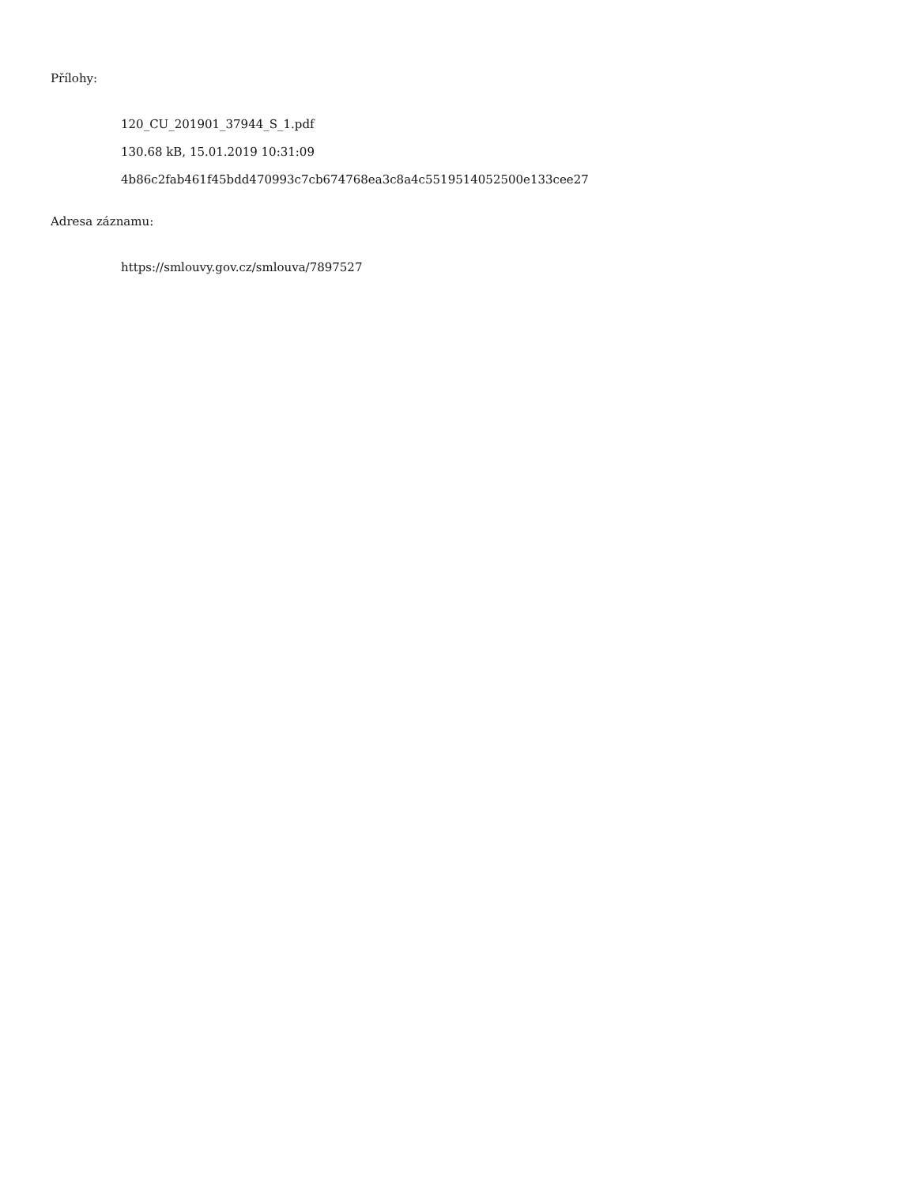Přílohy:
120_CU_201901_37944_S_1.pdf
130.68 kB, 15.01.2019 10:31:09
4b86c2fab461f45bdd470993c7cb674768ea3c8a4c5519514052500e133cee27
Adresa záznamu:
https://smlouvy.gov.cz/smlouva/7897527